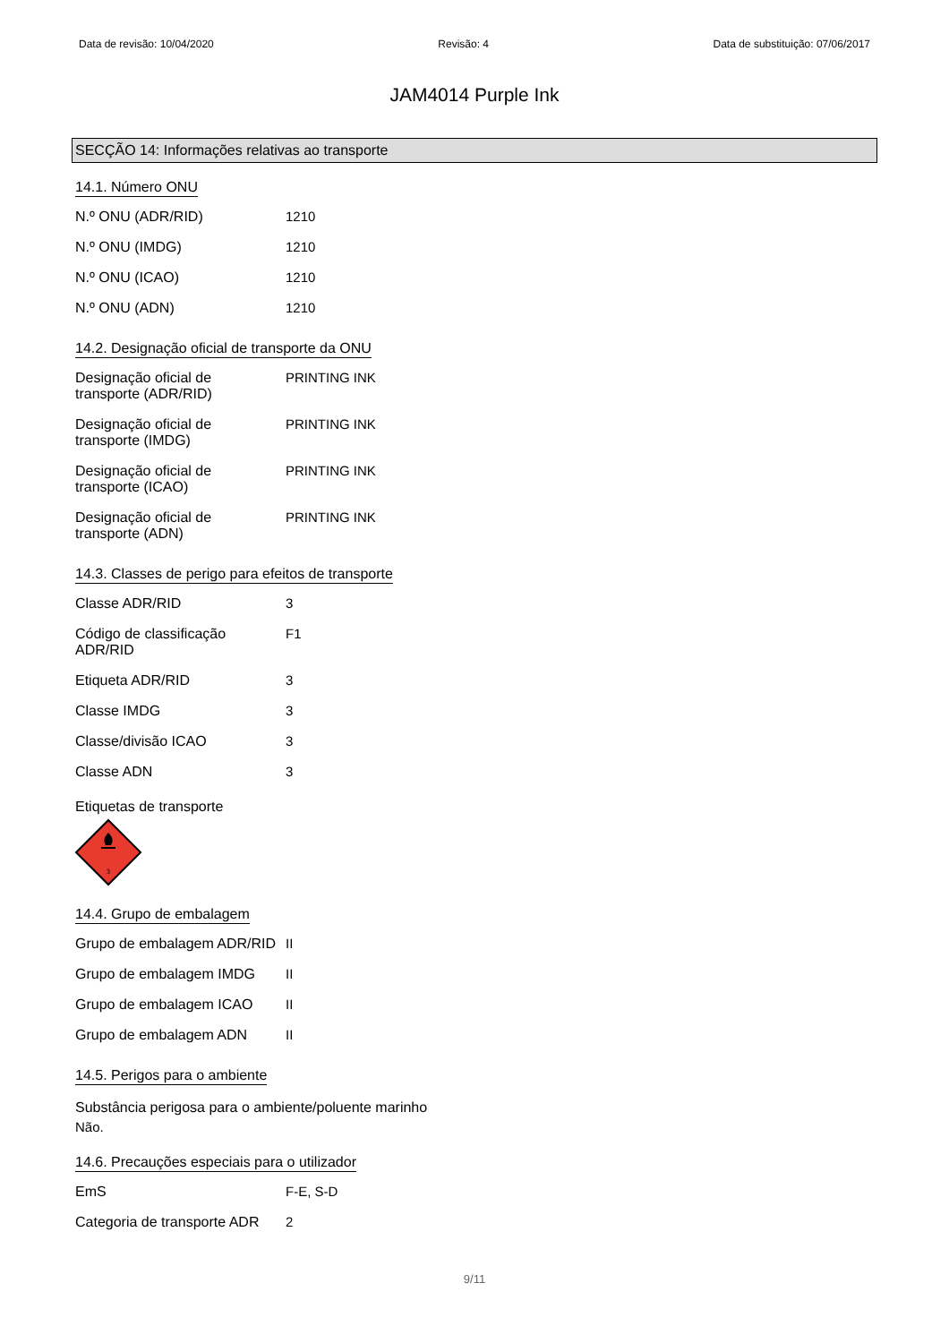Data de revisão: 10/04/2020 Revisão: 4 Data de substituição: 07/06/2017
JAM4014 Purple Ink
SECÇÃO 14: Informações relativas ao transporte
14.1. Número ONU
| N.º ONU (ADR/RID) | 1210 |
| N.º ONU (IMDG) | 1210 |
| N.º ONU (ICAO) | 1210 |
| N.º ONU (ADN) | 1210 |
14.2. Designação oficial de transporte da ONU
| Designação oficial de transporte (ADR/RID) | PRINTING INK |
| Designação oficial de transporte (IMDG) | PRINTING INK |
| Designação oficial de transporte (ICAO) | PRINTING INK |
| Designação oficial de transporte (ADN) | PRINTING INK |
14.3. Classes de perigo para efeitos de transporte
| Classe ADR/RID | 3 |
| Código de classificação ADR/RID | F1 |
| Etiqueta ADR/RID | 3 |
| Classe IMDG | 3 |
| Classe/divisão ICAO | 3 |
| Classe ADN | 3 |
Etiquetas de transporte
3
14.4. Grupo de embalagem
| Grupo de embalagem ADR/RID | II |
| Grupo de embalagem IMDG | II |
| Grupo de embalagem ICAO | II |
| Grupo de embalagem ADN | II |
14.5. Perigos para o ambiente
Substância perigosa para o ambiente/poluente marinho
Não.
14.6. Precauções especiais para o utilizador
| EmS | F-E, S-D |
| Categoria de transporte ADR | 2 |
9/11